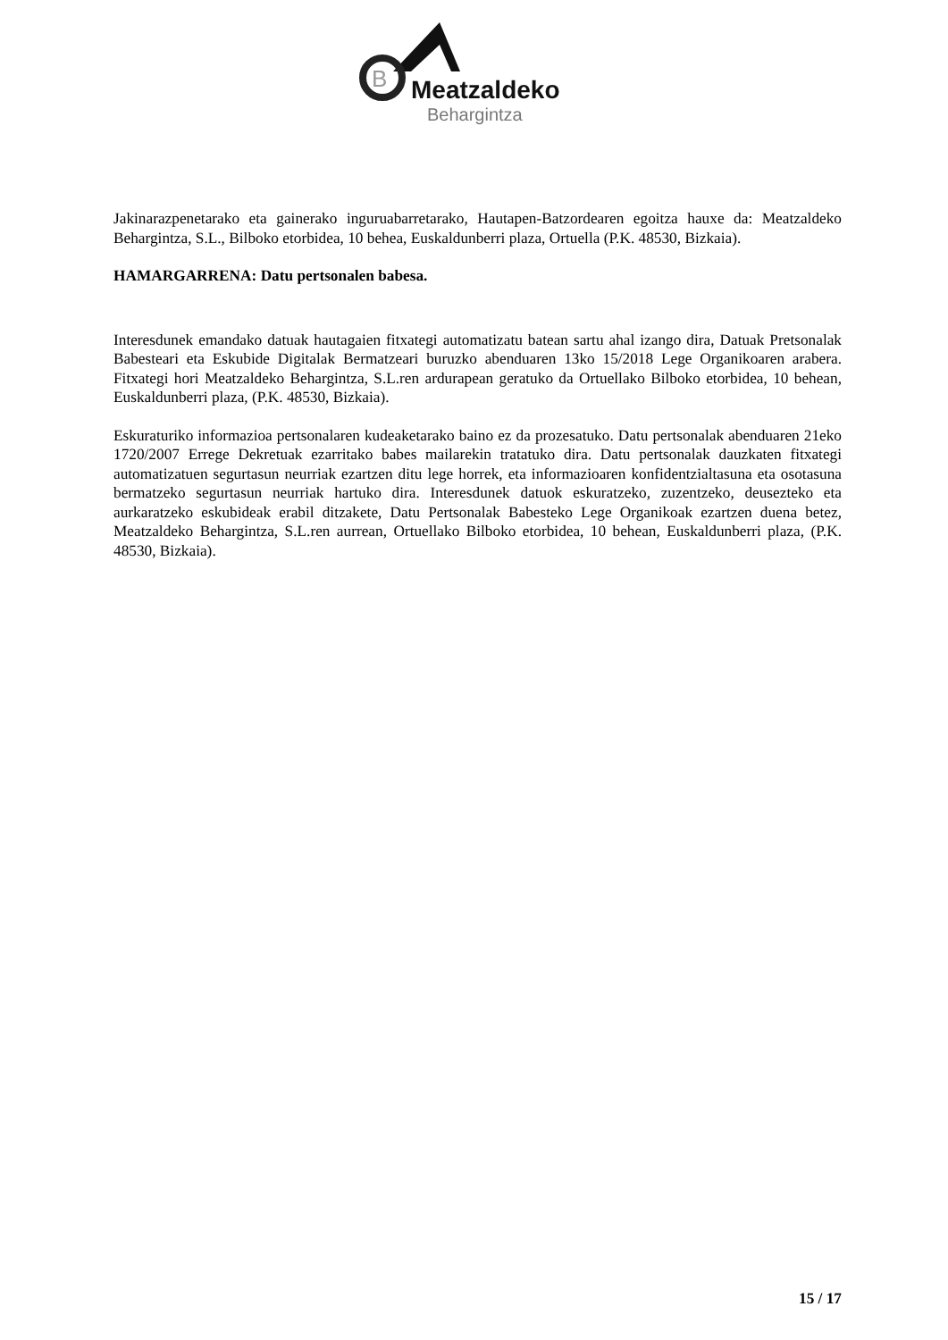B
Meatzaldeko
Behargintza
Jakinarazpenetarako eta gainerako inguruabarretarako, Hautapen-Batzordearen egoitza hauxe da: Meatzaldeko Behargintza, S.L., Bilboko etorbidea, 10 behea, Euskaldunberri plaza, Ortuella (P.K. 48530, Bizkaia).
HAMARGARRENA: Datu pertsonalen babesa.
Interesdunek emandako datuak hautagaien fitxategi automatizatu batean sartu ahal izango dira, Datuak Pretsonalak Babesteari eta Eskubide Digitalak Bermatzeari buruzko abenduaren 13ko 15/2018 Lege Organikoaren arabera. Fitxategi hori Meatzaldeko Behargintza, S.L.ren ardurapean geratuko da Ortuellako Bilboko etorbidea, 10 behean, Euskaldunberri plaza, (P.K. 48530, Bizkaia).
Eskuraturiko informazioa pertsonalaren kudeaketarako baino ez da prozesatuko. Datu pertsonalak abenduaren 21eko 1720/2007 Errege Dekretuak ezarritako babes mailarekin tratatuko dira. Datu pertsonalak dauzkaten fitxategi automatizatuen segurtasun neurriak ezartzen ditu lege horrek, eta informazioaren konfidentzialtasuna eta osotasuna bermatzeko segurtasun neurriak hartuko dira. Interesdunek datuok eskuratzeko, zuzentzeko, deuseztеko eta aurkaratzeko eskubideak erabil ditzakete, Datu Pertsonalak Babesteko Lege Organikoak ezartzen duena betez, Meatzaldeko Behargintza, S.L.ren aurrean, Ortuellako Bilboko etorbidea, 10 behean, Euskaldunberri plaza, (P.K. 48530, Bizkaia).
15 / 17